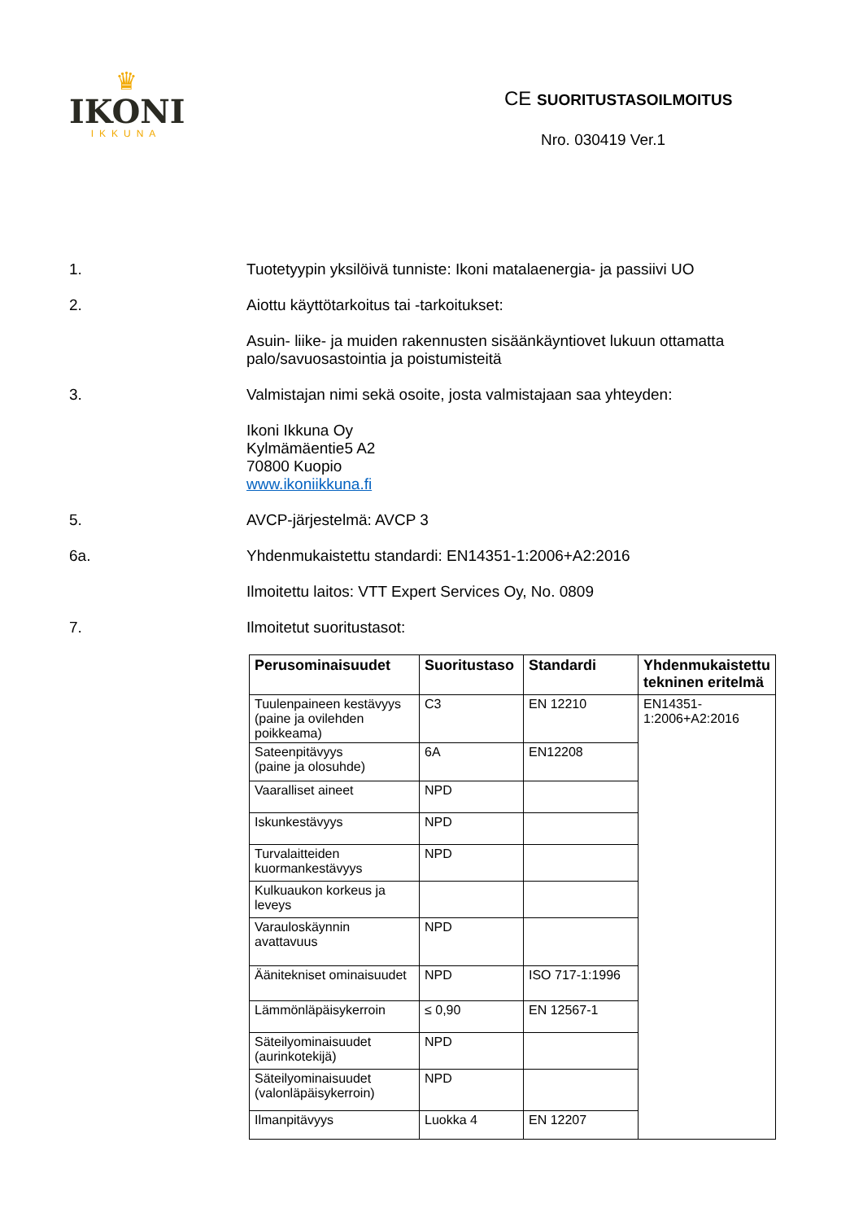♛
IKONI
IKKUNA
CE SUORITUSTASOILMOITUS
Nro. 030419 Ver.1
1. Tuotetyypin yksilöivä tunniste: Ikoni matalaenergia- ja passiivi UO
2. Aiottu käyttötarkoitus tai -tarkoitukset:
Asuin- liike- ja muiden rakennusten sisäänkäyntiovet lukuun ottamatta palo/savuosastointia ja poistumisteitä
3. Valmistajan nimi sekä osoite, josta valmistajaan saa yhteyden:
Ikoni Ikkuna Oy
Kylmämäentie5 A2
70800 Kuopio
www.ikoniikkuna.fi
5. AVCP-järjestelmä: AVCP 3
6a. Yhdenmukaistettu standardi: EN14351-1:2006+A2:2016
Ilmoitettu laitos: VTT Expert Services Oy, No. 0809
7. Ilmoitetut suoritustasot:
| Perusominaisuudet | Suoritustaso | Standardi | Yhdenmukaistettu tekninen eritelmä |
| --- | --- | --- | --- |
| Tuulenpaineen kestävyys (paine ja ovilehden poikkeama) | C3 | EN 12210 | EN14351-1:2006+A2:2016 |
| Sateenpitävyys (paine ja olosuhde) | 6A | EN12208 | |
| Vaaralliset aineet | NPD | | |
| Iskunkestävyys | NPD | | |
| Turvalaitteiden kuormankestävyys | NPD | | |
| Kulkuaukon korkeus ja leveys | | | |
| Varauloskäynnin avattavuus | NPD | | |
| Äänitekniset ominaisuudet | NPD | ISO 717-1:1996 | |
| Lämmönläpäisykerroin | ≤ 0,90 | EN 12567-1 | |
| Säteilyominaisuudet (aurinkotekijä) | NPD | | |
| Säteilyominaisuudet (valonläpäisykerroin) | NPD | | |
| Ilmanpitävyys | Luokka 4 | EN 12207 | |